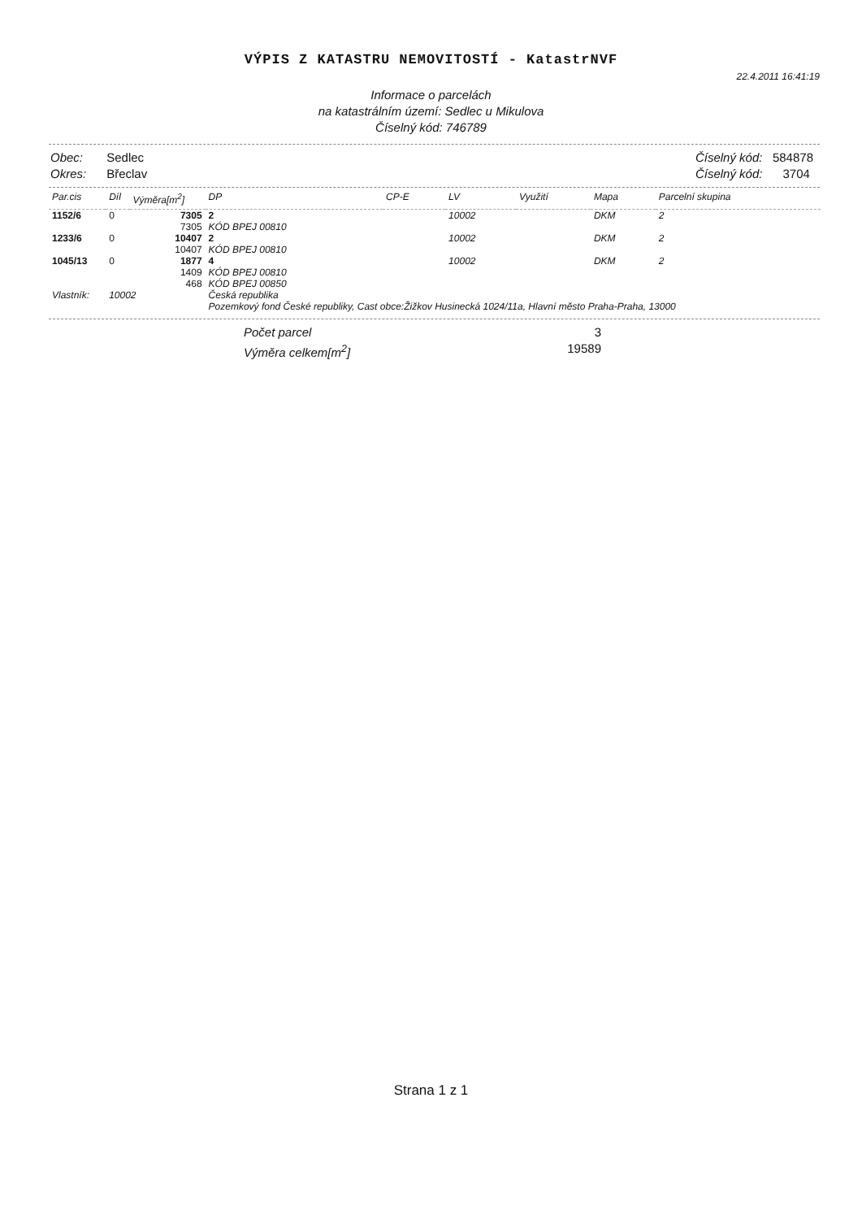VÝPIS Z KATASTRU NEMOVITOSTÍ - KatastrNVF
22.4.2011 16:41:19
Informace o parcelách
na katastrálním území: Sedlec u Mikulova
Číselný kód: 746789
Obec: Sedlec
Okres: Břeclav
Číselný kód: 584878
Číselný kód: 3704
| Par.cis | Díl | Výměra[m<sup>2</sup>] | DP | CP-E | LV | Využití | Mapa | Parcelní skupina |
| --- | --- | --- | --- | --- | --- | --- | --- | --- |
| 1152/6 | 0 | 7305 7305 | 2 KÓD BPEJ 00810 | | 10002 | | DKM | 2 |
| 1233/6 | 0 | 10407 10407 | 2 KÓD BPEJ 00810 | | 10002 | | DKM | 2 |
| 1045/13 | 0 | 1877 1409 468 | 4 KÓD BPEJ 00810 KÓD BPEJ 00850 | | 10002 | | DKM | 2 |
| Vlastník: | 10002 | | Česká republika Pozemkový fond České republiky, Cast obce:Žižkov Husinecká 1024/11a, Hlavní město Praha-Praha, 13000 | | | | | |
Počet parcel 3
Výměra celkem[m<sup>2</sup>] 19589
Strana 1 z 1